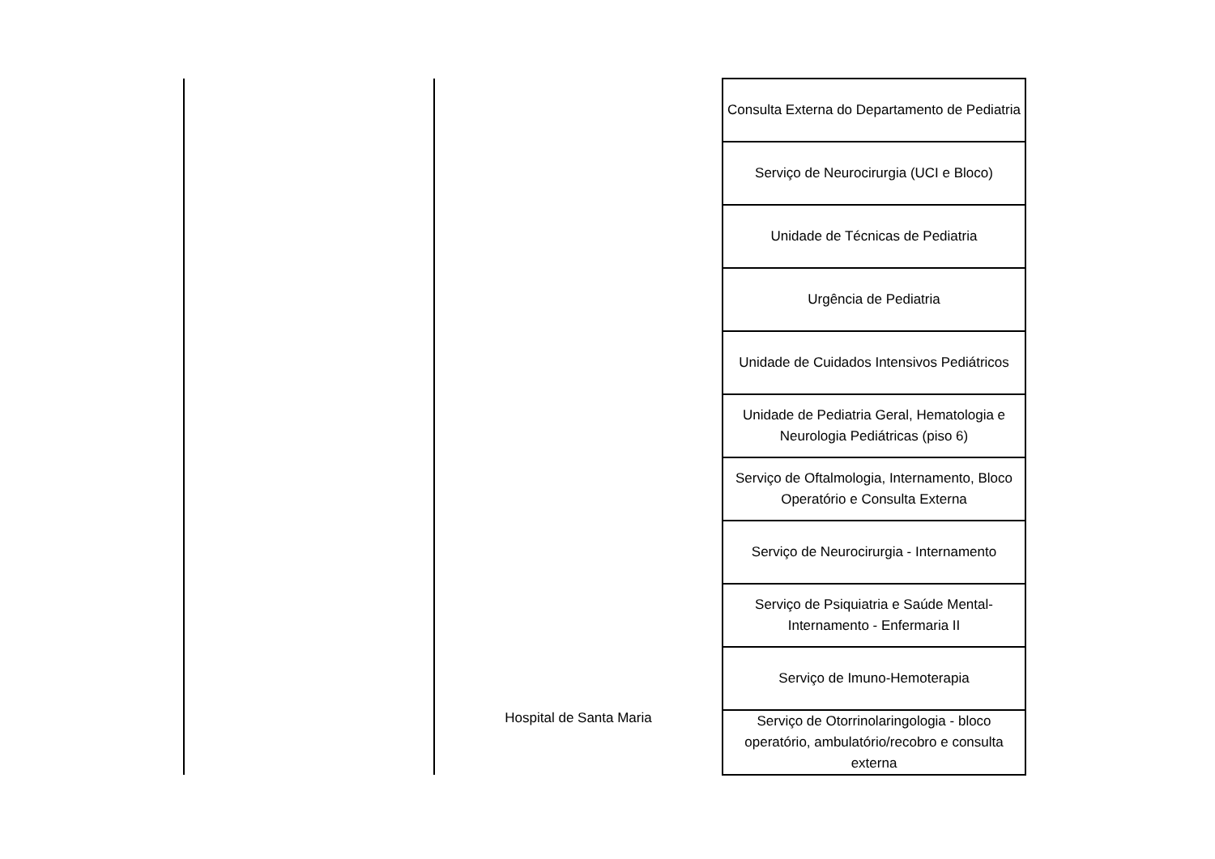| | Hospital de Santa Maria | Consulta Externa do Departamento de Pediatria |
| | | Serviço de Neurocirurgia (UCI e Bloco) |
| | | Unidade de Técnicas de Pediatria |
| | | Urgência de Pediatria |
| | | Unidade de Cuidados Intensivos Pediátricos |
| | | Unidade de Pediatria Geral, Hematologia e Neurologia Pediátricas (piso 6) |
| | | Serviço de Oftalmologia, Internamento, Bloco Operatório e Consulta Externa |
| | | Serviço de Neurocirurgia - Internamento |
| | | Serviço de Psiquiatria e Saúde Mental- Internamento - Enfermaria II |
| | | Serviço de Imuno-Hemoterapia |
| | | Serviço de Otorrinolaringologia - bloco operatório, ambulatório/recobro e consulta externa |